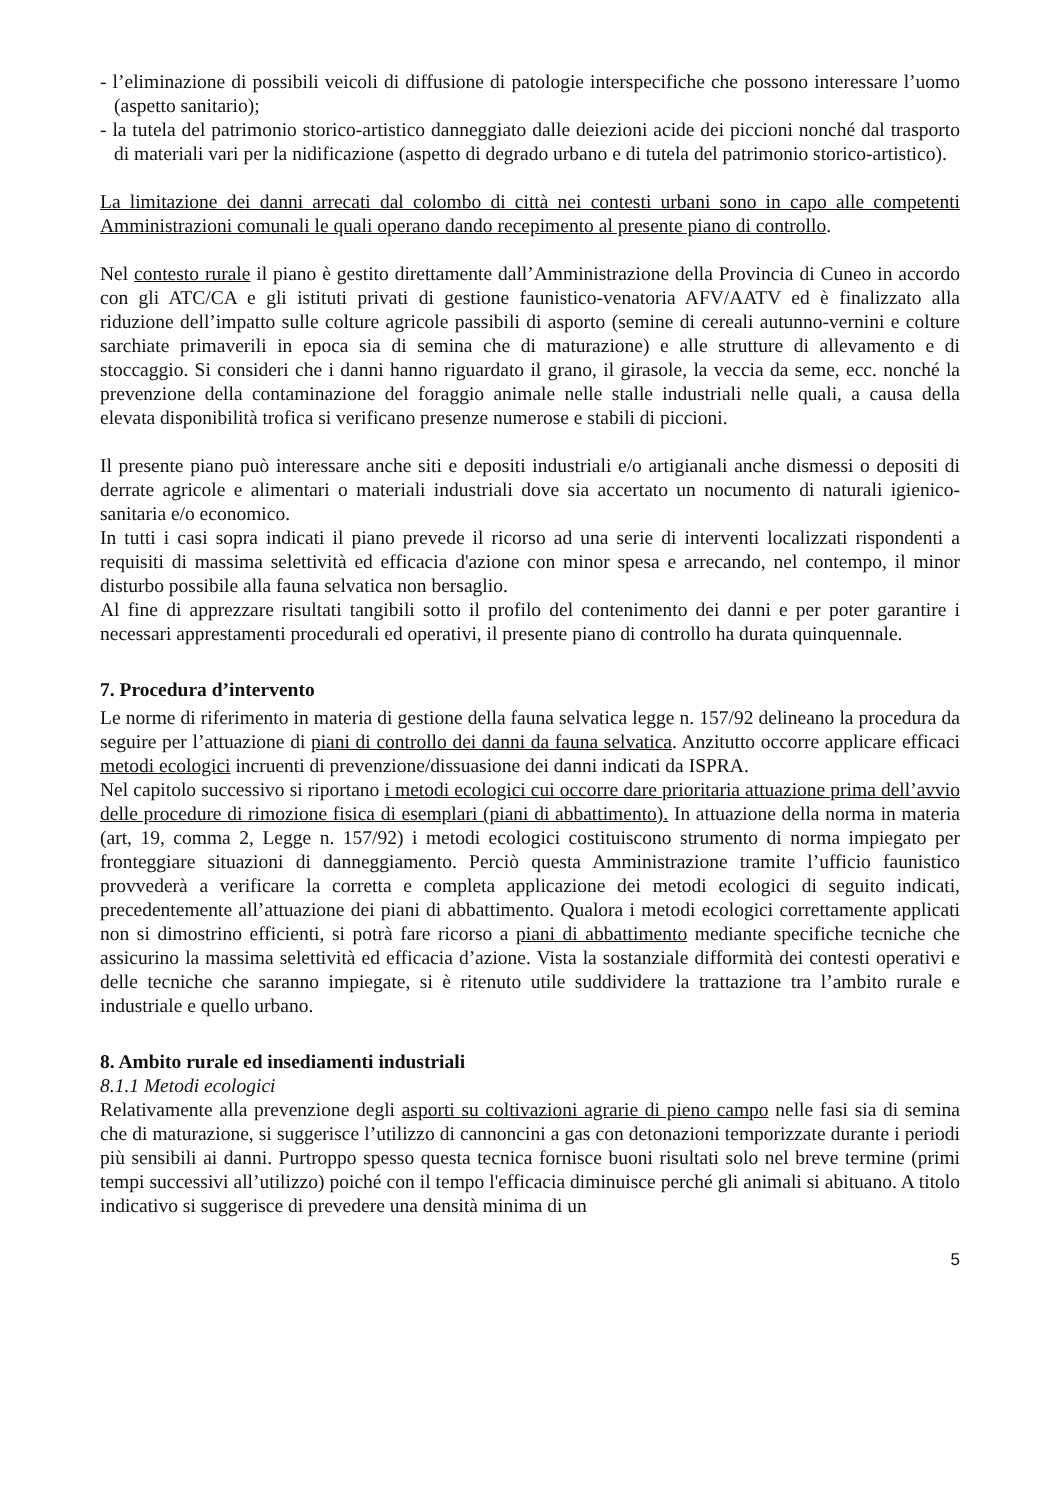- l’eliminazione di possibili veicoli di diffusione di patologie interspecifiche che possono interessare l’uomo (aspetto sanitario);
- la tutela del patrimonio storico-artistico danneggiato dalle deiezioni acide dei piccioni nonché dal trasporto di materiali vari per la nidificazione (aspetto di degrado urbano e di tutela del patrimonio storico-artistico).
La limitazione dei danni arrecati dal colombo di città nei contesti urbani sono in capo alle competenti Amministrazioni comunali le quali operano dando recepimento al presente piano di controllo.
Nel contesto rurale il piano è gestito direttamente dall’Amministrazione della Provincia di Cuneo in accordo con gli ATC/CA e gli istituti privati di gestione faunistico-venatoria AFV/AATV ed è finalizzato alla riduzione dell’impatto sulle colture agricole passibili di asporto (semine di cereali autunno-vernini e colture sarchiate primaverili in epoca sia di semina che di maturazione) e alle strutture di allevamento e di stoccaggio. Si consideri che i danni hanno riguardato il grano, il girasole, la veccia da seme, ecc. nonché la prevenzione della contaminazione del foraggio animale nelle stalle industriali nelle quali, a causa della elevata disponibilità trofica si verificano presenze numerose e stabili di piccioni.
Il presente piano può interessare anche siti e depositi industriali e/o artigianali anche dismessi o depositi di derrate agricole e alimentari o materiali industriali dove sia accertato un nocumento di naturali igienico-sanitaria e/o economico.
In tutti i casi sopra indicati il piano prevede il ricorso ad una serie di interventi localizzati rispondenti a requisiti di massima selettività ed efficacia d'azione con minor spesa e arrecando, nel contempo, il minor disturbo possibile alla fauna selvatica non bersaglio.
Al fine di apprezzare risultati tangibili sotto il profilo del contenimento dei danni e per poter garantire i necessari apprestamenti procedurali ed operativi, il presente piano di controllo ha durata quinquennale.
7. Procedura d’intervento
Le norme di riferimento in materia di gestione della fauna selvatica legge n. 157/92 delineano la procedura da seguire per l’attuazione di piani di controllo dei danni da fauna selvatica. Anzitutto occorre applicare efficaci metodi ecologici incruenti di prevenzione/dissuasione dei danni indicati da ISPRA.
Nel capitolo successivo si riportano i metodi ecologici cui occorre dare prioritaria attuazione prima dell’avvio delle procedure di rimozione fisica di esemplari (piani di abbattimento). In attuazione della norma in materia (art, 19, comma 2, Legge n. 157/92) i metodi ecologici costituiscono strumento di norma impiegato per fronteggiare situazioni di danneggiamento. Perciò questa Amministrazione tramite l’ufficio faunistico provvederà a verificare la corretta e completa applicazione dei metodi ecologici di seguito indicati, precedentemente all’attuazione dei piani di abbattimento. Qualora i metodi ecologici correttamente applicati non si dimostrino efficienti, si potrà fare ricorso a piani di abbattimento mediante specifiche tecniche che assicurino la massima selettività ed efficacia d’azione. Vista la sostanziale difformità dei contesti operativi e delle tecniche che saranno impiegate, si è ritenuto utile suddividere la trattazione tra l’ambito rurale e industriale e quello urbano.
8. Ambito rurale ed insediamenti industriali
8.1.1 Metodi ecologici
Relativamente alla prevenzione degli asporti su coltivazioni agrarie di pieno campo nelle fasi sia di semina che di maturazione, si suggerisce l’utilizzo di cannoncini a gas con detonazioni temporizzate durante i periodi più sensibili ai danni. Purtroppo spesso questa tecnica fornisce buoni risultati solo nel breve termine (primi tempi successivi all’utilizzo) poiché con il tempo l'efficacia diminuisce perché gli animali si abituano. A titolo indicativo si suggerisce di prevedere una densità minima di un
5